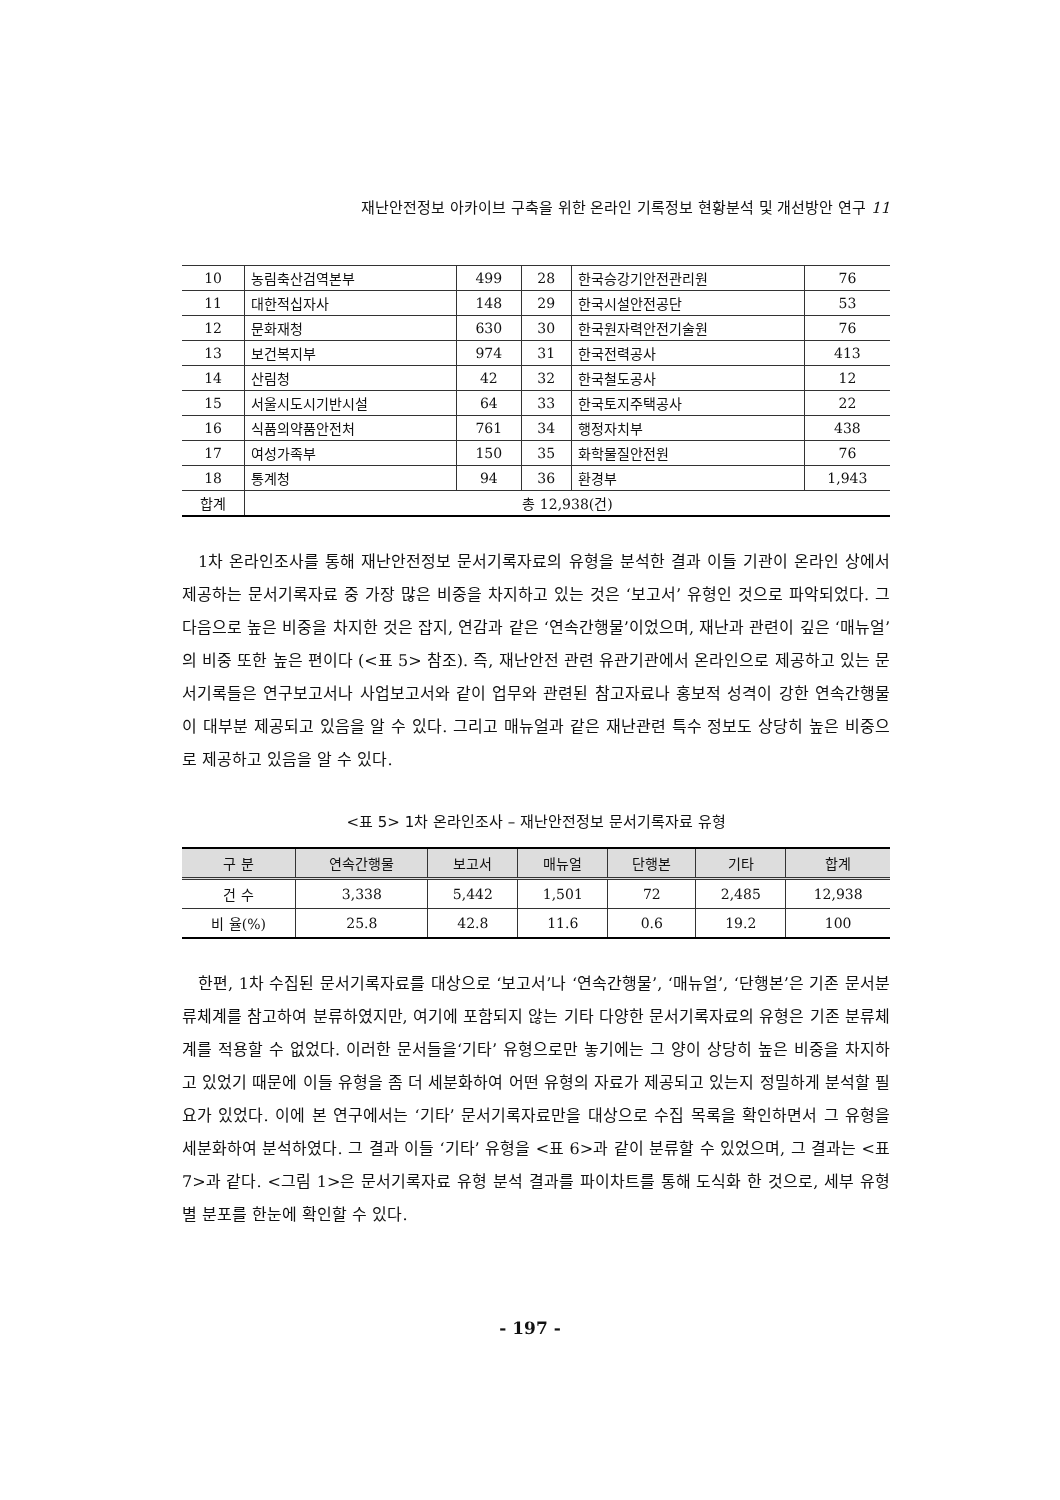재난안전정보 아카이브 구축을 위한 온라인 기록정보 현황분석 및 개선방안 연구 11
| 10 | 농림축산검역본부 | 499 | 28 | 한국승강기안전관리원 | 76 |
| 11 | 대한적십자사 | 148 | 29 | 한국시설안전공단 | 53 |
| 12 | 문화재청 | 630 | 30 | 한국원자력안전기술원 | 76 |
| 13 | 보건복지부 | 974 | 31 | 한국전력공사 | 413 |
| 14 | 산림청 | 42 | 32 | 한국철도공사 | 12 |
| 15 | 서울시도시기반시설 | 64 | 33 | 한국토지주택공사 | 22 |
| 16 | 식품의약품안전처 | 761 | 34 | 행정자치부 | 438 |
| 17 | 여성가족부 | 150 | 35 | 화학물질안전원 | 76 |
| 18 | 통계청 | 94 | 36 | 환경부 | 1,943 |
| 합계 | 총 12,938(건) | | | | |
1차 온라인조사를 통해 재난안전정보 문서기록자료의 유형을 분석한 결과 이들 기관이 온라인 상에서 제공하는 문서기록자료 중 가장 많은 비중을 차지하고 있는 것은 ‘보고서’ 유형인 것으로 파악되었다. 그 다음으로 높은 비중을 차지한 것은 잡지, 연감과 같은 ‘연속간행물’이었으며, 재난과 관련이 깊은 ‘매뉴얼’의 비중 또한 높은 편이다 (<표 5> 참조). 즉, 재난안전 관련 유관기관에서 온라인으로 제공하고 있는 문서기록들은 연구보고서나 사업보고서와 같이 업무와 관련된 참고자료나 홍보적 성격이 강한 연속간행물이 대부분 제공되고 있음을 알 수 있다. 그리고 매뉴얼과 같은 재난관련 특수 정보도 상당히 높은 비중으로 제공하고 있음을 알 수 있다.
<표 5> 1차 온라인조사 – 재난안전정보 문서기록자료 유형
| 구 분 | 연속간행물 | 보고서 | 매뉴얼 | 단행본 | 기타 | 합계 |
| --- | --- | --- | --- | --- | --- | --- |
| 건 수 | 3,338 | 5,442 | 1,501 | 72 | 2,485 | 12,938 |
| 비 율(%) | 25.8 | 42.8 | 11.6 | 0.6 | 19.2 | 100 |
한편, 1차 수집된 문서기록자료를 대상으로 ‘보고서’나 ‘연속간행물’, ‘매뉴얼’, ‘단행본’은 기존 문서분류체계를 참고하여 분류하였지만, 여기에 포함되지 않는 기타 다양한 문서기록자료의 유형은 기존 분류체계를 적용할 수 없었다. 이러한 문서들을‘기타’ 유형으로만 놓기에는 그 양이 상당히 높은 비중을 차지하고 있었기 때문에 이들 유형을 좀 더 세분화하여 어떤 유형의 자료가 제공되고 있는지 정밀하게 분석할 필요가 있었다. 이에 본 연구에서는 ‘기타’ 문서기록자료만을 대상으로 수집 목록을 확인하면서 그 유형을 세분화하여 분석하였다. 그 결과 이들 ‘기타’ 유형을 <표 6>과 같이 분류할 수 있었으며, 그 결과는 <표7>과 같다. <그림 1>은 문서기록자료 유형 분석 결과를 파이차트를 통해 도식화 한 것으로, 세부 유형별 분포를 한눈에 확인할 수 있다.
- 197 -